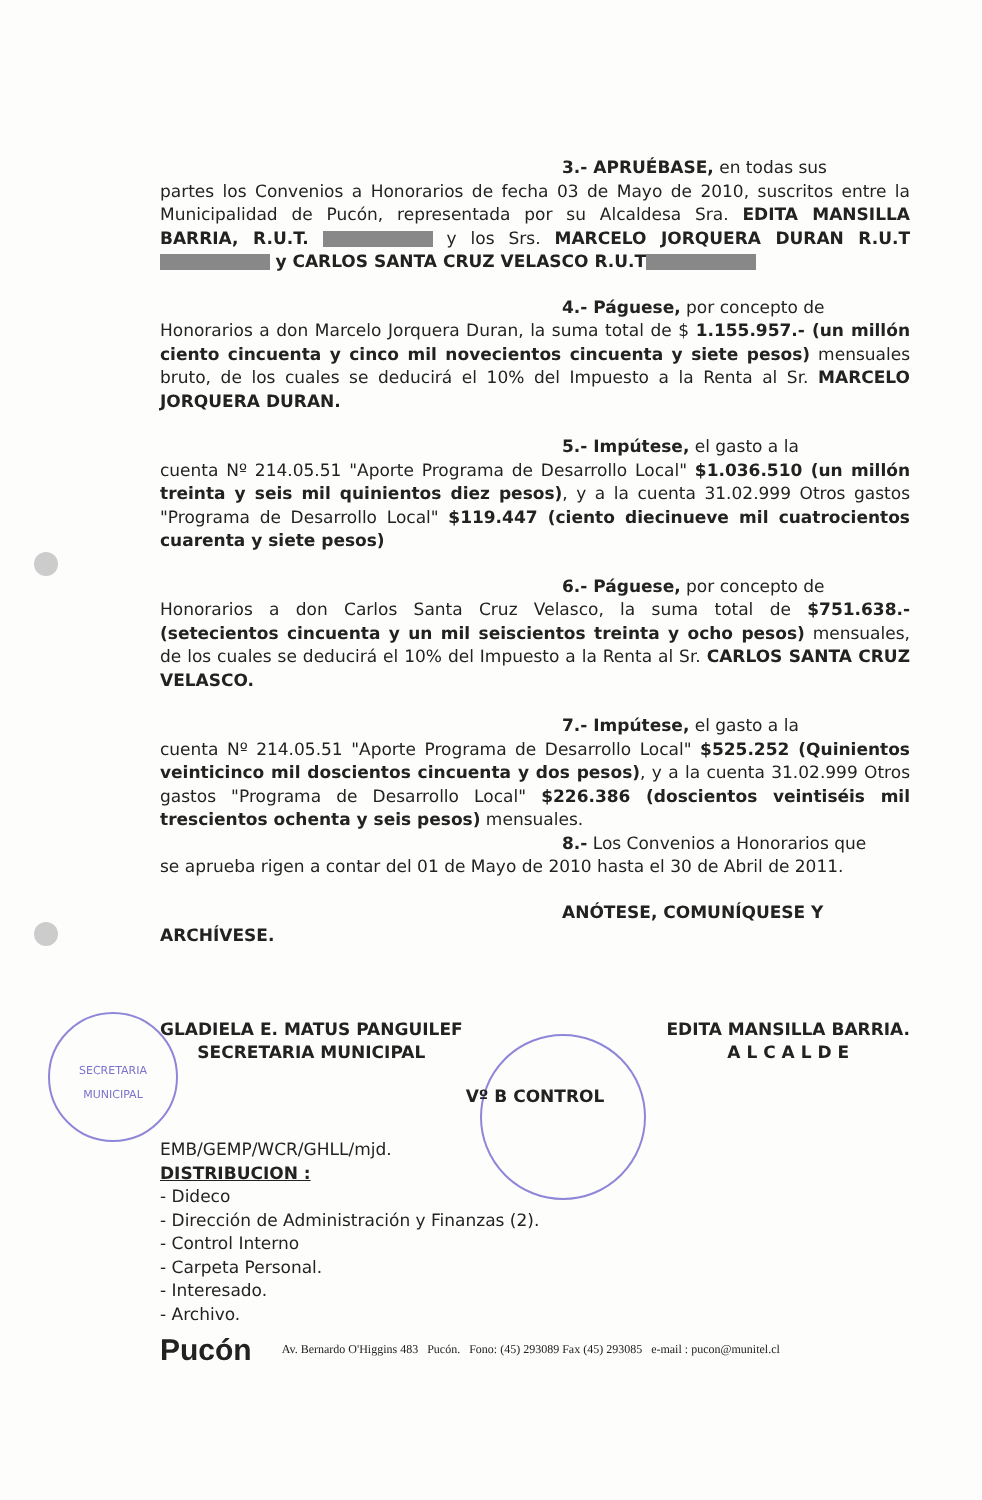SECRETARIA
MUNICIPAL
3.- APRUÉBASE, en todas sus
partes los Convenios a Honorarios de fecha 03 de Mayo de 2010, suscritos entre la Municipalidad de Pucón, representada por su Alcaldesa Sra. EDITA MANSILLA BARRIA, R.U.T. y los Srs. MARCELO JORQUERA DURAN R.U.T y CARLOS SANTA CRUZ VELASCO R.U.T
4.- Páguese, por concepto de
Honorarios a don Marcelo Jorquera Duran, la suma total de $ 1.155.957.- (un millón ciento cincuenta y cinco mil novecientos cincuenta y siete pesos) mensuales bruto, de los cuales se deducirá el 10% del Impuesto a la Renta al Sr. MARCELO JORQUERA DURAN.
5.- Impútese, el gasto a la
cuenta Nº 214.05.51 "Aporte Programa de Desarrollo Local" $1.036.510 (un millón treinta y seis mil quinientos diez pesos), y a la cuenta 31.02.999 Otros gastos "Programa de Desarrollo Local" $119.447 (ciento diecinueve mil cuatrocientos cuarenta y siete pesos)
6.- Páguese, por concepto de
Honorarios a don Carlos Santa Cruz Velasco, la suma total de $751.638.- (setecientos cincuenta y un mil seiscientos treinta y ocho pesos) mensuales, de los cuales se deducirá el 10% del Impuesto a la Renta al Sr. CARLOS SANTA CRUZ VELASCO.
7.- Impútese, el gasto a la
cuenta Nº 214.05.51 "Aporte Programa de Desarrollo Local" $525.252 (Quinientos veinticinco mil doscientos cincuenta y dos pesos), y a la cuenta 31.02.999 Otros gastos "Programa de Desarrollo Local" $226.386 (doscientos veintiséis mil trescientos ochenta y seis pesos) mensuales.
8.- Los Convenios a Honorarios que
se aprueba rigen a contar del 01 de Mayo de 2010 hasta el 30 de Abril de 2011.
ANÓTESE, COMUNÍQUESE Y
ARCHÍVESE.
GLADIELA E. MATUS PANGUILEF
SECRETARIA MUNICIPAL
EDITA MANSILLA BARRIA.
A L C A L D E
Vº B CONTROL
EMB/GEMP/WCR/GHLL/mjd.
DISTRIBUCION :
- Dideco
- Dirección de Administración y Finanzas (2).
- Control Interno
- Carpeta Personal.
- Interesado.
- Archivo.
Pucón Av. Bernardo O'Higgins 483 Pucón. Fono: (45) 293089 Fax (45) 293085 e-mail : pucon@munitel.cl